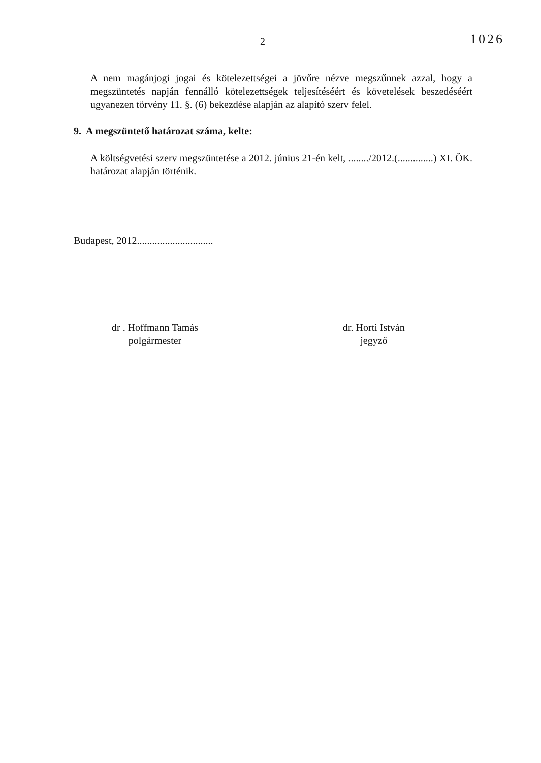2
1026
A nem magánjogi jogai és kötelezettségei a jövőre nézve megszűnnek azzal, hogy a megszüntetés napján fennálló kötelezettségek teljesítéséért és követelések beszedéséért ugyanezen törvény 11. §. (6) bekezdése alapján az alapító szerv felel.
9. A megszüntető határozat száma, kelte:
A költségvetési szerv megszüntetése a 2012. június 21-én kelt, ......../2012.(..............) XI. ÖK. határozat alapján történik.
Budapest, 2012..............................
dr . Hoffmann Tamás
polgármester
dr. Horti István
jegyző